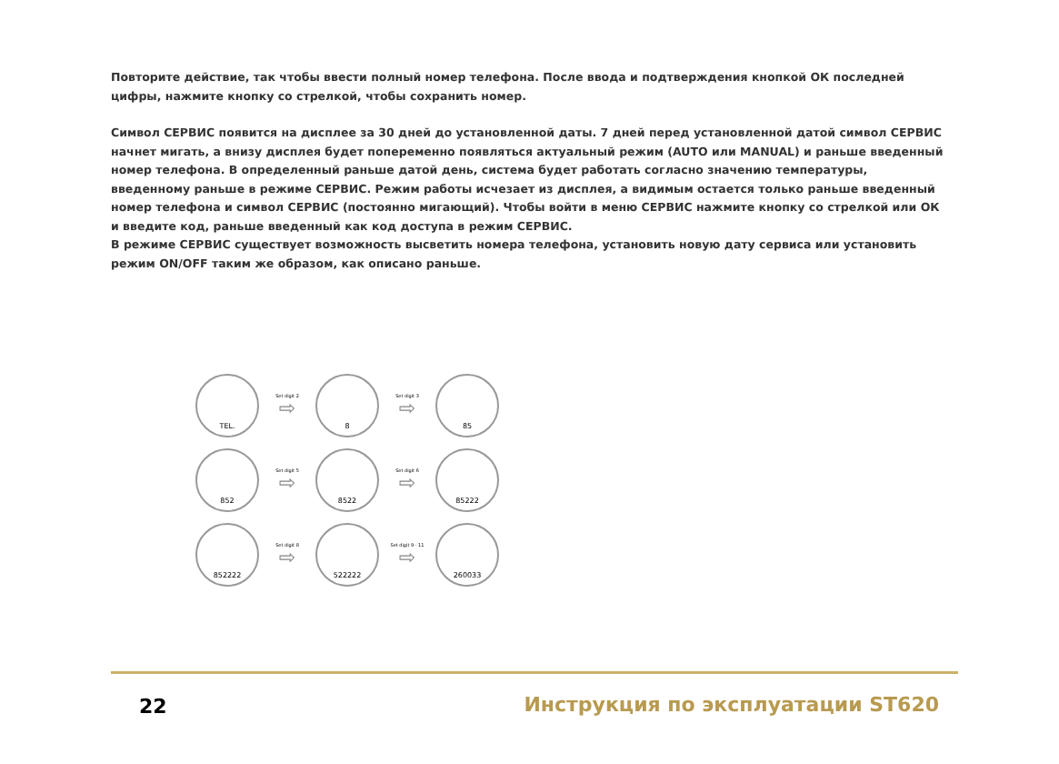Повторите действие, так чтобы ввести полный номер телефона. После ввода и подтверждения кнопкой ОК последней цифры, нажмите кнопку со стрелкой, чтобы сохранить номер.
Символ СЕРВИС появится на дисплее за 30 дней до установленной даты. 7 дней перед установленной датой символ СЕРВИС начнет мигать, а внизу дисплея будет попеременно появляться актуальный режим (AUTO или MANUAL) и раньше введенный номер телефона. В определенный раньше датой день, система будет работать согласно значению температуры, введенному раньше в режиме СЕРВИС. Режим работы исчезает из дисплея, а видимым остается только раньше введенный номер телефона и символ СЕРВИС (постоянно мигающий). Чтобы войти в меню СЕРВИС нажмите кнопку со стрелкой или ОК и введите код, раньше введенный как код доступа в режим СЕРВИС.
В режиме СЕРВИС существует возможность высветить номера телефона, установить новую дату сервиса или установить режим ON/OFF таким же образом, как описано раньше.
TEL.
Set digit 2
⇨
8
Set digit 3
⇨
85
852
Set digit 5
⇨
8522
Set digit 6
⇨
85222
852222
Set digit 8
⇨
522222
Set digit 9 - 11
⇨
260033
22
Инструкция по эксплуатации ST620